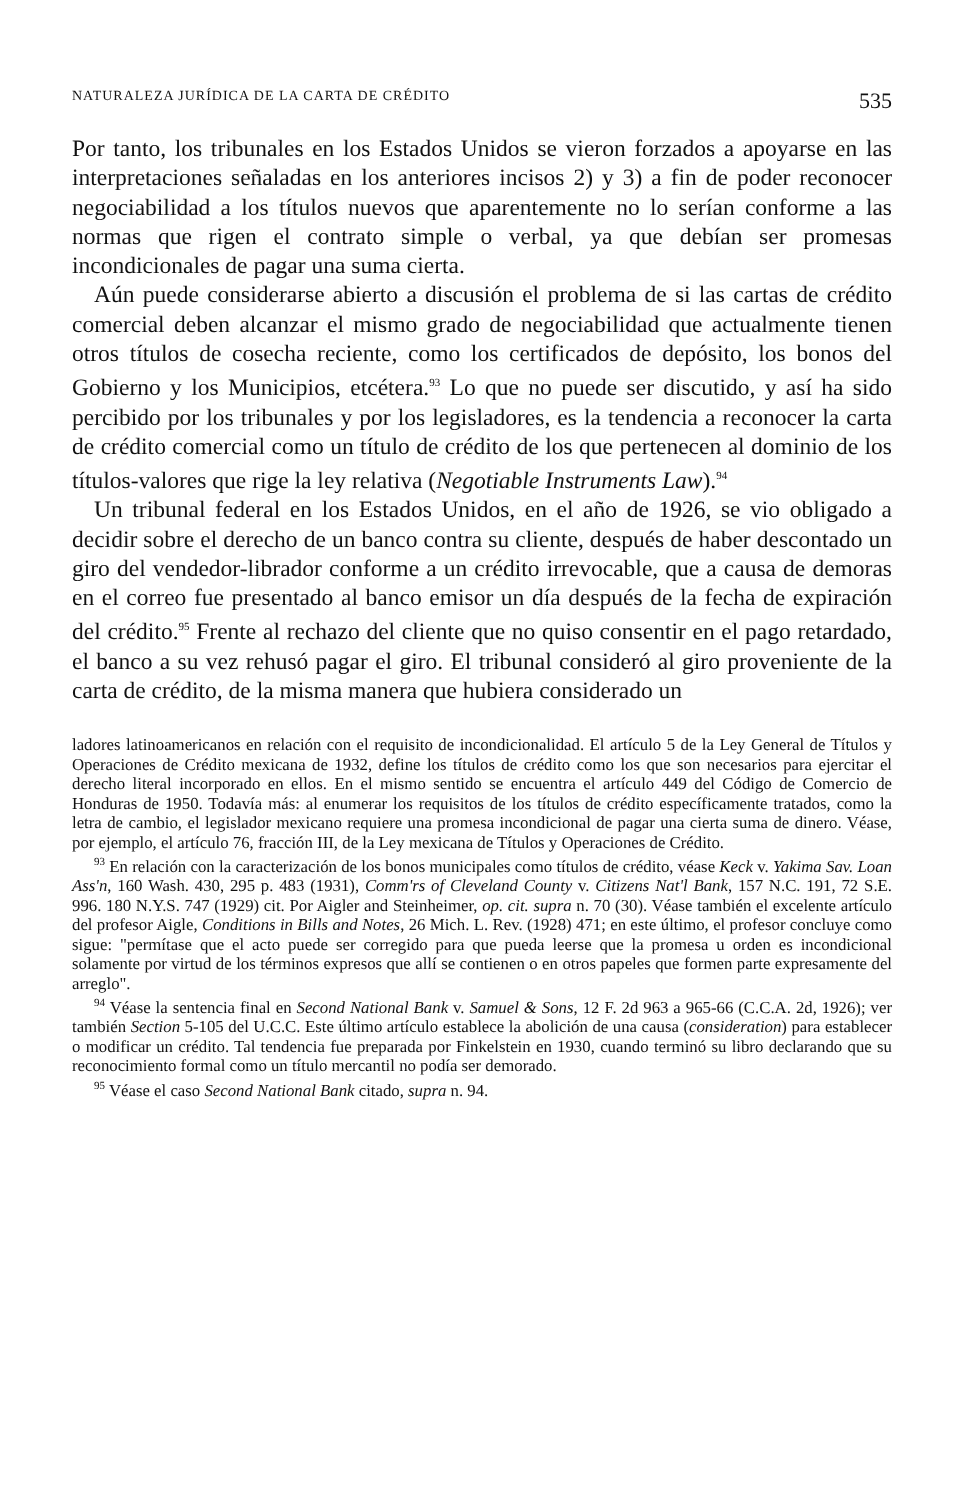NATURALEZA JURÍDICA DE LA CARTA DE CRÉDITO 535
Por tanto, los tribunales en los Estados Unidos se vieron forzados a apoyarse en las interpretaciones señaladas en los anteriores incisos 2) y 3) a fin de poder reconocer negociabilidad a los títulos nuevos que aparentemente no lo serían conforme a las normas que rigen el contrato simple o verbal, ya que debían ser promesas incondicionales de pagar una suma cierta.
Aún puede considerarse abierto a discusión el problema de si las cartas de crédito comercial deben alcanzar el mismo grado de negociabilidad que actualmente tienen otros títulos de cosecha reciente, como los certificados de depósito, los bonos del Gobierno y los Municipios, etcétera.<sup>93</sup> Lo que no puede ser discutido, y así ha sido percibido por los tribunales y por los legisladores, es la tendencia a reconocer la carta de crédito comercial como un título de crédito de los que pertenecen al dominio de los títulos-valores que rige la ley relativa (Negotiable Instruments Law).<sup>94</sup>
Un tribunal federal en los Estados Unidos, en el año de 1926, se vio obligado a decidir sobre el derecho de un banco contra su cliente, después de haber descontado un giro del vendedor-librador conforme a un crédito irrevocable, que a causa de demoras en el correo fue presentado al banco emisor un día después de la fecha de expiración del crédito.<sup>95</sup> Frente al rechazo del cliente que no quiso consentir en el pago retardado, el banco a su vez rehusó pagar el giro. El tribunal consideró al giro proveniente de la carta de crédito, de la misma manera que hubiera considerado un
ladores latinoamericanos en relación con el requisito de incondicionalidad. El artículo 5 de la Ley General de Títulos y Operaciones de Crédito mexicana de 1932, define los títulos de crédito como los que son necesarios para ejercitar el derecho literal incorporado en ellos. En el mismo sentido se encuentra el artículo 449 del Código de Comercio de Honduras de 1950. Todavía más: al enumerar los requisitos de los títulos de crédito específicamente tratados, como la letra de cambio, el legislador mexicano requiere una promesa incondicional de pagar una cierta suma de dinero. Véase, por ejemplo, el artículo 76, fracción III, de la Ley mexicana de Títulos y Operaciones de Crédito.
<sup>93</sup> En relación con la caracterización de los bonos municipales como títulos de crédito, véase Keck v. Yakima Sav. Loan Ass'n, 160 Wash. 430, 295 p. 483 (1931), Comm'rs of Cleveland County v. Citizens Nat'l Bank, 157 N.C. 191, 72 S.E. 996. 180 N.Y.S. 747 (1929) cit. Por Aigler and Steinheimer, op. cit. supra n. 70 (30). Véase también el excelente artículo del profesor Aigle, Conditions in Bills and Notes, 26 Mich. L. Rev. (1928) 471; en este último, el profesor concluye como sigue: "permítase que el acto puede ser corregido para que pueda leerse que la promesa u orden es incondicional solamente por virtud de los términos expresos que allí se contienen o en otros papeles que formen parte expresamente del arreglo".
<sup>94</sup> Véase la sentencia final en Second National Bank v. Samuel & Sons, 12 F. 2d 963 a 965-66 (C.C.A. 2d, 1926); ver también Section 5-105 del U.C.C. Este último artículo establece la abolición de una causa (consideration) para establecer o modificar un crédito. Tal tendencia fue preparada por Finkelstein en 1930, cuando terminó su libro declarando que su reconocimiento formal como un título mercantil no podía ser demorado.
<sup>95</sup> Véase el caso Second National Bank citado, supra n. 94.